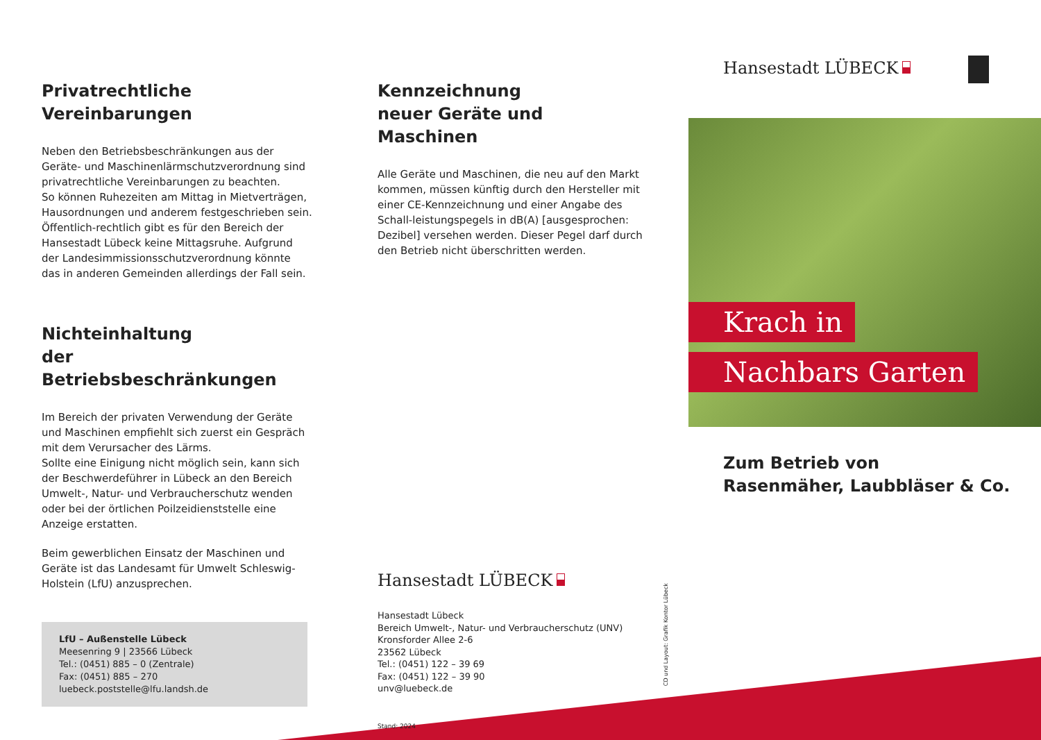Privatrechtliche
Vereinbarungen
Neben den Betriebsbeschränkungen aus der Geräte- und Maschinenlärmschutzverordnung sind privatrechtliche Vereinbarungen zu beachten.
So können Ruhezeiten am Mittag in Mietverträgen, Hausordnungen und anderem festgeschrieben sein. Öffentlich-rechtlich gibt es für den Bereich der Hansestadt Lübeck keine Mittagsruhe. Aufgrund der Landesimmissionsschutzverordnung könnte das in anderen Gemeinden allerdings der Fall sein.
Nichteinhaltung
der Betriebsbeschränkungen
Im Bereich der privaten Verwendung der Geräte und Maschinen empfiehlt sich zuerst ein Gespräch mit dem Verursacher des Lärms.
Sollte eine Einigung nicht möglich sein, kann sich der Beschwerdeführer in Lübeck an den Bereich Umwelt-, Natur- und Verbraucherschutz wenden oder bei der örtlichen Poilzeidienststelle eine Anzeige erstatten.
Beim gewerblichen Einsatz der Maschinen und Geräte ist das Landesamt für Umwelt Schleswig-Holstein (LfU) anzusprechen.
LfU – Außenstelle Lübeck
Meesenring 9 | 23566 Lübeck
Tel.: (0451) 885 – 0 (Zentrale)
Fax: (0451) 885 – 270
luebeck.poststelle@lfu.landsh.de
Kennzeichnung
neuer Geräte und Maschinen
Alle Geräte und Maschinen, die neu auf den Markt kommen, müssen künftig durch den Hersteller mit einer CE-Kennzeichnung und einer Angabe des Schall-leistungspegels in dB(A) [ausgesprochen: Dezibel] versehen werden. Dieser Pegel darf durch den Betrieb nicht überschritten werden.
Hansestadt LÜBECK
Hansestadt Lübeck
Bereich Umwelt-, Natur- und Verbraucherschutz (UNV)
Kronsforder Allee 2-6
23562 Lübeck
Tel.: (0451) 122 – 39 69
Fax: (0451) 122 – 39 90
unv@luebeck.de
Stand: 2024
CD und Layout: Grafik Kontor Lübeck
Hansestadt LÜBECK
Krach in
Nachbars Garten
Zum Betrieb von
Rasenmäher, Laubbläser & Co.